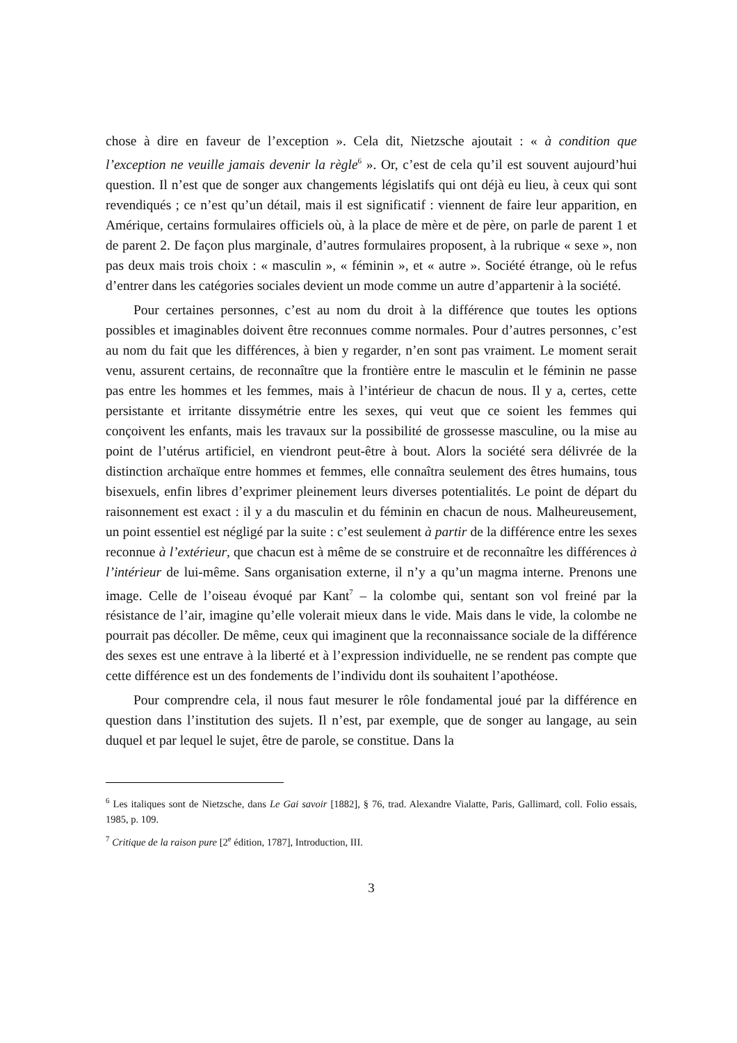chose à dire en faveur de l’exception ». Cela dit, Nietzsche ajoutait : « à condition que l’exception ne veuille jamais devenir la règle<sup>6</sup> ». Or, c’est de cela qu’il est souvent aujourd’hui question. Il n’est que de songer aux changements législatifs qui ont déjà eu lieu, à ceux qui sont revendiqués ; ce n’est qu’un détail, mais il est significatif : viennent de faire leur apparition, en Amérique, certains formulaires officiels où, à la place de mère et de père, on parle de parent 1 et de parent 2. De façon plus marginale, d’autres formulaires proposent, à la rubrique « sexe », non pas deux mais trois choix : « masculin », « féminin », et « autre ». Société étrange, où le refus d’entrer dans les catégories sociales devient un mode comme un autre d’appartenir à la société.
Pour certaines personnes, c’est au nom du droit à la différence que toutes les options possibles et imaginables doivent être reconnues comme normales. Pour d’autres personnes, c’est au nom du fait que les différences, à bien y regarder, n’en sont pas vraiment. Le moment serait venu, assurent certains, de reconnaître que la frontière entre le masculin et le féminin ne passe pas entre les hommes et les femmes, mais à l’intérieur de chacun de nous. Il y a, certes, cette persistante et irritante dissymétrie entre les sexes, qui veut que ce soient les femmes qui conçoivent les enfants, mais les travaux sur la possibilité de grossesse masculine, ou la mise au point de l’utérus artificiel, en viendront peut-être à bout. Alors la société sera délivrée de la distinction archaïque entre hommes et femmes, elle connaîtra seulement des êtres humains, tous bisexuels, enfin libres d’exprimer pleinement leurs diverses potentialités. Le point de départ du raisonnement est exact : il y a du masculin et du féminin en chacun de nous. Malheureusement, un point essentiel est négligé par la suite : c’est seulement à partir de la différence entre les sexes reconnue à l’extérieur, que chacun est à même de se construire et de reconnaître les différences à l’intérieur de lui-même. Sans organisation externe, il n’y a qu’un magma interne. Prenons une image. Celle de l’oiseau évoqué par Kant<sup>7</sup> – la colombe qui, sentant son vol freiné par la résistance de l’air, imagine qu’elle volerait mieux dans le vide. Mais dans le vide, la colombe ne pourrait pas décoller. De même, ceux qui imaginent que la reconnaissance sociale de la différence des sexes est une entrave à la liberté et à l’expression individuelle, ne se rendent pas compte que cette différence est un des fondements de l’individu dont ils souhaitent l’apothéose.
Pour comprendre cela, il nous faut mesurer le rôle fondamental joué par la différence en question dans l’institution des sujets. Il n’est, par exemple, que de songer au langage, au sein duquel et par lequel le sujet, être de parole, se constitue. Dans la
<sup>6</sup> Les italiques sont de Nietzsche, dans Le Gai savoir [1882], § 76, trad. Alexandre Vialatte, Paris, Gallimard, coll. Folio essais, 1985, p. 109.
<sup>7</sup> Critique de la raison pure [2<sup>e</sup> édition, 1787], Introduction, III.
3